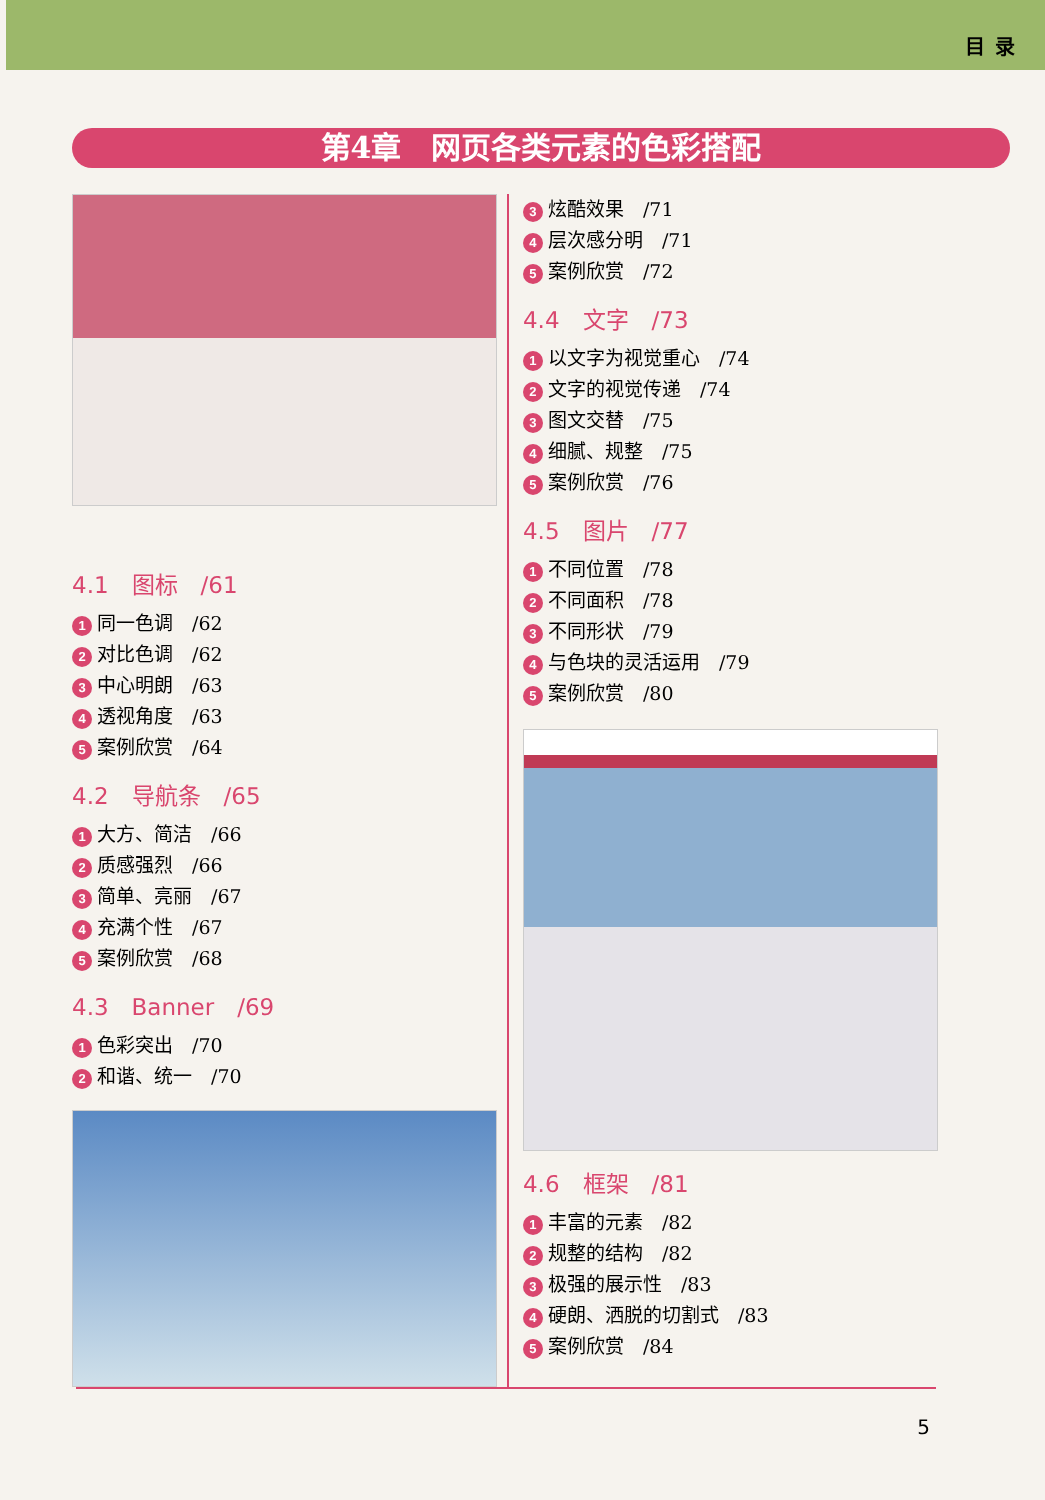目录
第4章　网页各类元素的色彩搭配
4.1　图标　/61
1 同一色调　/62
2 对比色调　/62
3 中心明朗　/63
4 透视角度　/63
5 案例欣赏　/64
4.2　导航条　/65
1 大方、简洁　/66
2 质感强烈　/66
3 简单、亮丽　/67
4 充满个性　/67
5 案例欣赏　/68
4.3　Banner　/69
1 色彩突出　/70
2 和谐、统一　/70
3 炫酷效果　/71
4 层次感分明　/71
5 案例欣赏　/72
4.4　文字　/73
1 以文字为视觉重心　/74
2 文字的视觉传递　/74
3 图文交替　/75
4 细腻、规整　/75
5 案例欣赏　/76
4.5　图片　/77
1 不同位置　/78
2 不同面积　/78
3 不同形状　/79
4 与色块的灵活运用　/79
5 案例欣赏　/80
4.6　框架　/81
1 丰富的元素　/82
2 规整的结构　/82
3 极强的展示性　/83
4 硬朗、洒脱的切割式　/83
5 案例欣赏　/84
5